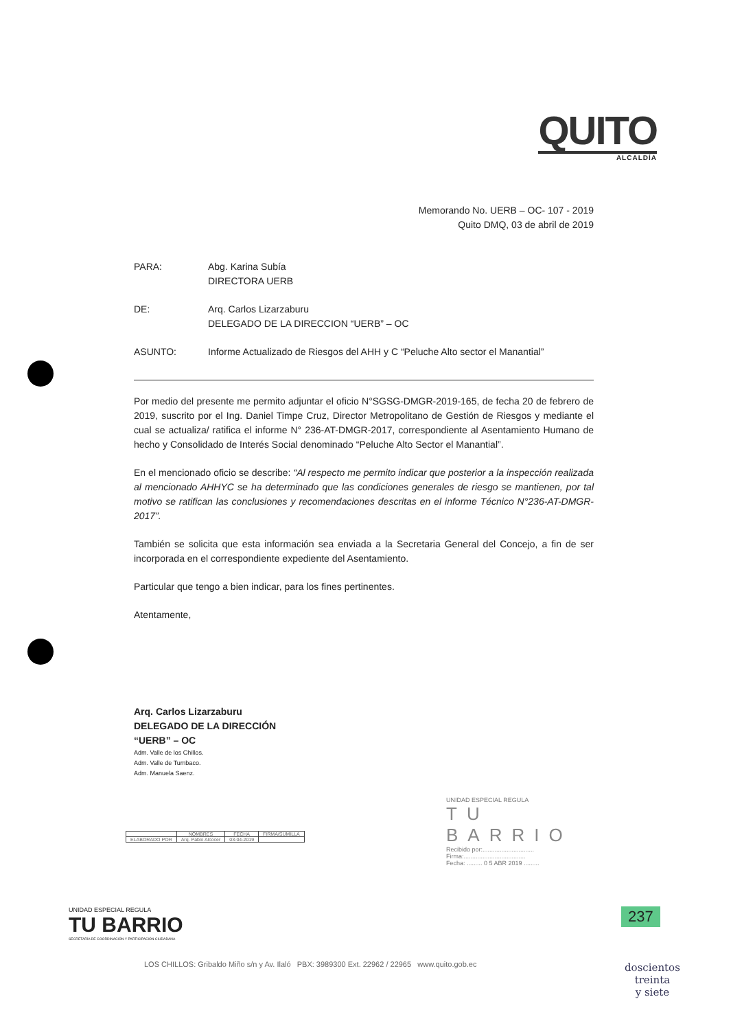QUITO
ALCALDÍA
Memorando No. UERB – OC- 107 - 2019
Quito DMQ, 03 de abril de 2019
| PARA: | Abg. Karina Subía DIRECTORA UERB |
| DE: | Arq. Carlos Lizarzaburu DELEGADO DE LA DIRECCION “UERB” – OC |
| ASUNTO: | Informe Actualizado de Riesgos del AHH y C “Peluche Alto sector el Manantial” |
Por medio del presente me permito adjuntar el oficio N°SGSG-DMGR-2019-165, de fecha 20 de febrero de 2019, suscrito por el Ing. Daniel Timpe Cruz, Director Metropolitano de Gestión de Riesgos y mediante el cual se actualiza/ ratifica el informe N° 236-AT-DMGR-2017, correspondiente al Asentamiento Humano de hecho y Consolidado de Interés Social denominado “Peluche Alto Sector el Manantial”.
En el mencionado oficio se describe: “Al respecto me permito indicar que posterior a la inspección realizada al mencionado AHHYC se ha determinado que las condiciones generales de riesgo se mantienen, por tal motivo se ratifican las conclusiones y recomendaciones descritas en el informe Técnico N°236-AT-DMGR-2017”.
También se solicita que esta información sea enviada a la Secretaria General del Concejo, a fin de ser incorporada en el correspondiente expediente del Asentamiento.
Particular que tengo a bien indicar, para los fines pertinentes.
Atentamente,
Arq. Carlos Lizarzaburu
DELEGADO DE LA DIRECCIÓN
“UERB” – OC
Adm. Valle de los Chillos.
Adm. Valle de Tumbaco.
Adm. Manuela Saenz.
| | NOMBRES | FECHA | FIRMA/SUMILLA |
| --- | --- | --- | --- |
| ELABORADO POR | Arq. Pablo Alcocer | 03-04-2019 | |
UNIDAD ESPECIAL REGULA
TU BARRIO
Recibido por:..............................
Firma:....................................
Fecha: ......... 0 5 ABR 2019 .........
UNIDAD ESPECIAL REGULA
TU BARRIO
SECRETARÍA DE COORDINACIÓN Y PARTICIPACIÓN CIUDADANA
LOS CHILLOS: Gribaldo Miño s/n y Av. Ilaló PBX: 3989300 Ext. 22962 / 22965 www.quito.gob.ec
237
doscientos
treinta
y siete